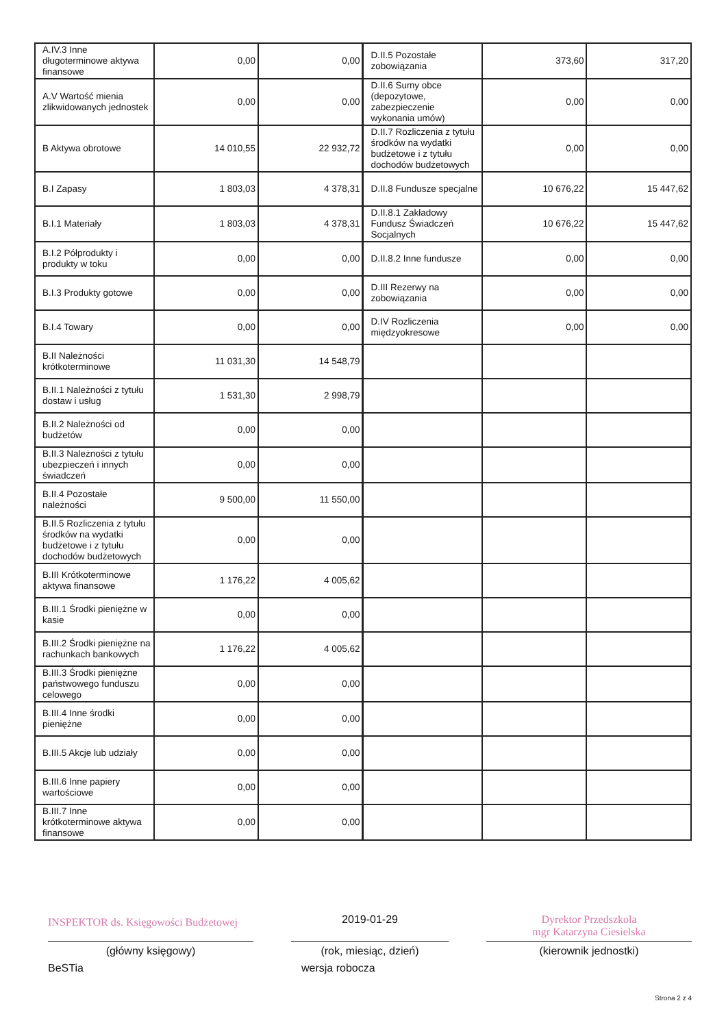| A.IV.3 Inne długoterminowe aktywa finansowe | 0,00 | 0,00 | D.II.5 Pozostałe zobowiązania | 373,60 | 317,20 |
| A.V Wartość mienia zlikwidowanych jednostek | 0,00 | 0,00 | D.II.6 Sumy obce (depozytowe, zabezpieczenie wykonania umów) | 0,00 | 0,00 |
| B Aktywa obrotowe | 14 010,55 | 22 932,72 | D.II.7 Rozliczenia z tytułu środków na wydatki budżetowe i z tytułu dochodów budżetowych | 0,00 | 0,00 |
| B.I Zapasy | 1 803,03 | 4 378,31 | D.II.8 Fundusze specjalne | 10 676,22 | 15 447,62 |
| B.I.1 Materiały | 1 803,03 | 4 378,31 | D.II.8.1 Zakładowy Fundusz Świadczeń Socjalnych | 10 676,22 | 15 447,62 |
| B.I.2 Półprodukty i produkty w toku | 0,00 | 0,00 | D.II.8.2 Inne fundusze | 0,00 | 0,00 |
| B.I.3 Produkty gotowe | 0,00 | 0,00 | D.III Rezerwy na zobowiązania | 0,00 | 0,00 |
| B.I.4 Towary | 0,00 | 0,00 | D.IV Rozliczenia międzyokresowe | 0,00 | 0,00 |
| B.II Należności krótkoterminowe | 11 031,30 | 14 548,79 | | | |
| B.II.1 Należności z tytułu dostaw i usług | 1 531,30 | 2 998,79 | | | |
| B.II.2 Należności od budżetów | 0,00 | 0,00 | | | |
| B.II.3 Należności z tytułu ubezpieczeń i innych świadczeń | 0,00 | 0,00 | | | |
| B.II.4 Pozostałe należności | 9 500,00 | 11 550,00 | | | |
| B.II.5 Rozliczenia z tytułu środków na wydatki budżetowe i z tytułu dochodów budżetowych | 0,00 | 0,00 | | | |
| B.III Krótkoterminowe aktywa finansowe | 1 176,22 | 4 005,62 | | | |
| B.III.1 Środki pieniężne w kasie | 0,00 | 0,00 | | | |
| B.III.2 Środki pieniężne na rachunkach bankowych | 1 176,22 | 4 005,62 | | | |
| B.III.3 Środki pieniężne państwowego funduszu celowego | 0,00 | 0,00 | | | |
| B.III.4 Inne środki pieniężne | 0,00 | 0,00 | | | |
| B.III.5 Akcje lub udziały | 0,00 | 0,00 | | | |
| B.III.6 Inne papiery wartościowe | 0,00 | 0,00 | | | |
| B.III.7 Inne krótkoterminowe aktywa finansowe | 0,00 | 0,00 | | | |
INSPEKTOR ds. Księgowości Budżetowej
2019-01-29 Dyrektor Przedszkola
mgr Katarzyna Ciesielska
(główny księgowy) (rok, miesiąc, dzień) (kierownik jednostki)
BeSTia wersja robocza
Strona 2 z 4